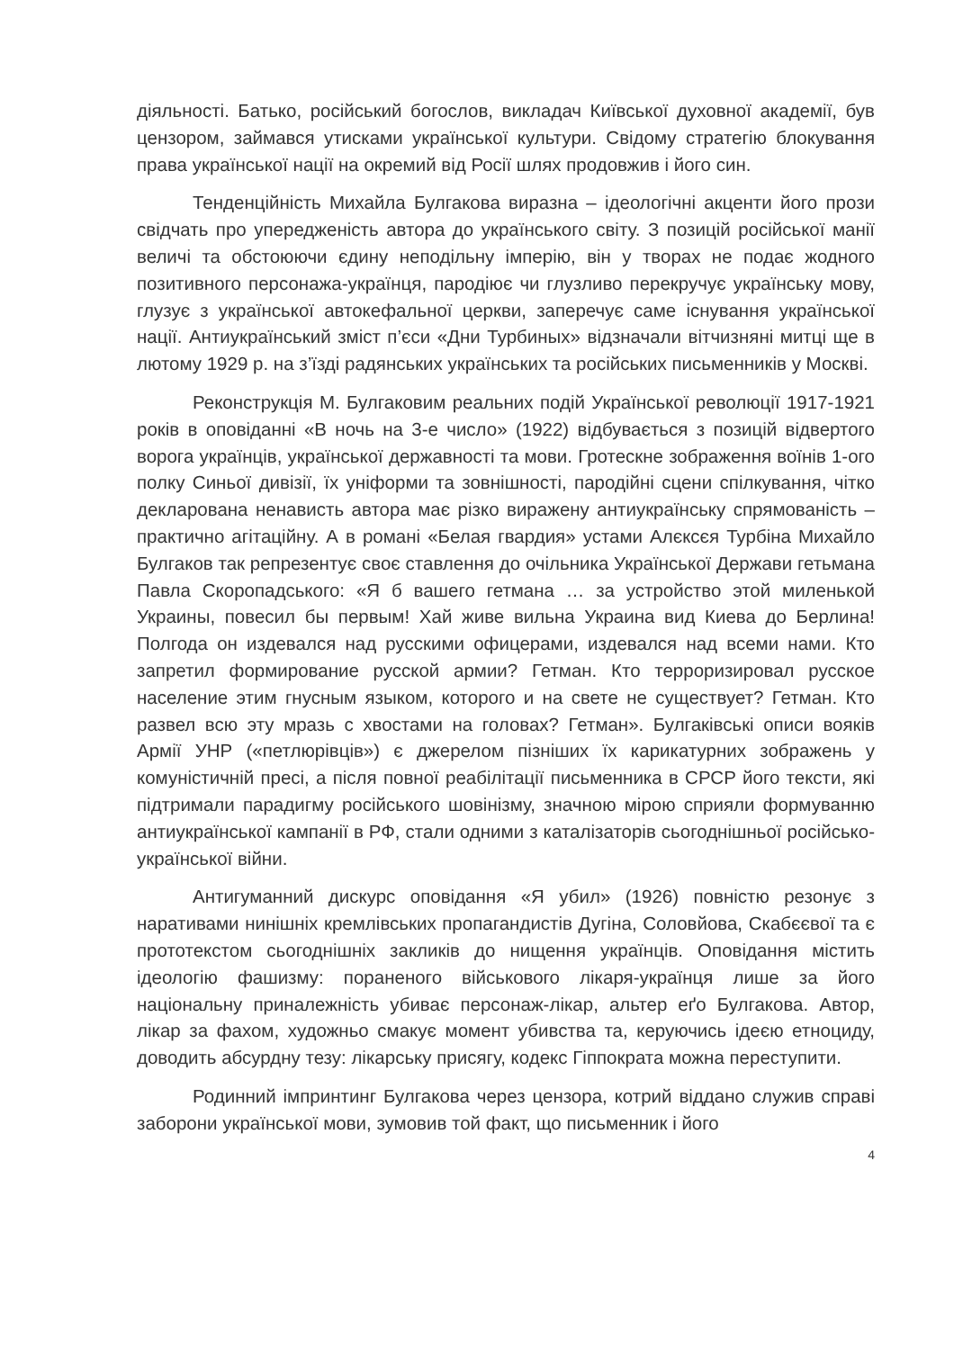діяльності. Батько, російський богослов, викладач Київської духовної академії, був цензором, займався утисками української культури. Свідому стратегію блокування права української нації на окремий від Росії шлях продовжив і його син.
Тенденційність Михайла Булгакова виразна – ідеологічні акценти його прози свідчать про упередженість автора до українського світу. З позицій російської манії величі та обстоюючи єдину неподільну імперію, він у творах не подає жодного позитивного персонажа-українця, пародіює чи глузливо перекручує українську мову, глузує з української автокефальної церкви, заперечує саме існування української нації. Антиукраїнський зміст п’єси «Дни Турбиных» відзначали вітчизняні митці ще в лютому 1929 р. на з’їзді радянських українських та російських письменників у Москві.
Реконструкція М. Булгаковим реальних подій Української революції 1917-1921 років в оповіданні «В ночь на 3-е число» (1922) відбувається з позицій відвертого ворога українців, української державності та мови. Гротескне зображення воїнів 1-ого полку Синьої дивізії, їх уніформи та зовнішності, пародійні сцени спілкування, чітко декларована ненависть автора має різко виражену антиукраїнську спрямованість – практично агітаційну. А в романі «Белая гвардия» устами Алєксєя Турбіна Михайло Булгаков так репрезентує своє ставлення до очільника Української Держави гетьмана Павла Скоропадського: «Я б вашего гетмана … за устройство этой миленькой Украины, повесил бы первым! Хай живе вильна Украина вид Киева до Берлина! Полгода он издевался над русскими офицерами, издевался над всеми нами. Кто запретил формирование русской армии? Гетман. Кто терроризировал русское население этим гнусным языком, которого и на свете не существует? Гетман. Кто развел всю эту мразь с хвостами на головах? Гетман». Булгаківські описи вояків Армії УНР («петлюрівців») є джерелом пізніших їх карикатурних зображень у комуністичній пресі, а після повної реабілітації письменника в СРСР його тексти, які підтримали парадигму російського шовінізму, значною мірою сприяли формуванню антиукраїнської кампанії в РФ, стали одними з каталізаторів сьогоднішньої російсько-української війни.
Антигуманний дискурс оповідання «Я убил» (1926) повністю резонує з наративами нинішніх кремлівських пропагандистів Дугіна, Соловйова, Скабєєвої та є прототекстом сьогоднішніх закликів до нищення українців. Оповідання містить ідеологію фашизму: пораненого військового лікаря-українця лише за його національну приналежність убиває персонаж-лікар, альтер еґо Булгакова. Автор, лікар за фахом, художньо смакує момент убивства та, керуючись ідеєю етноциду, доводить абсурдну тезу: лікарську присягу, кодекс Гіппократа можна переступити.
Родинний імпринтинг Булгакова через цензора, котрий віддано служив справі заборони української мови, зумовив той факт, що письменник і його
4